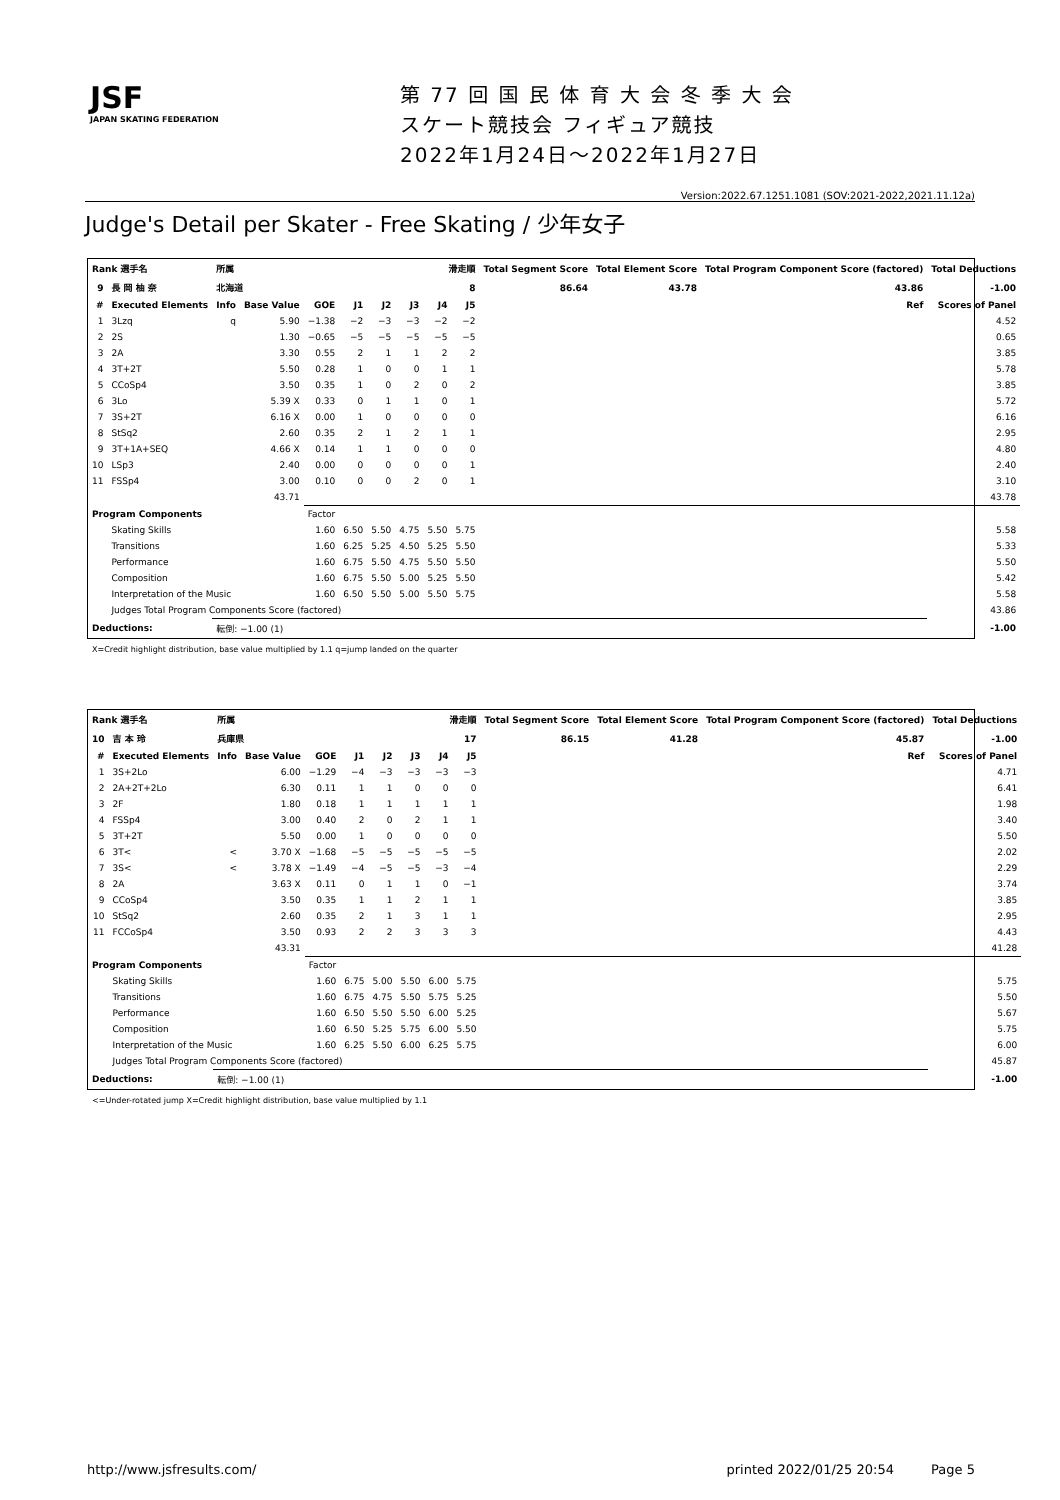JSF
JAPAN SKATING FEDERATION
第 77 回 国 民 体 育 大 会 冬 季 大 会
スケート競技会 フィギュア競技
2022年1月24日～2022年1月27日
Version:2022.67.1251.1081 (SOV:2021-2022,2021.11.12a)
Judge's Detail per Skater - Free Skating / 少年女子
| Rank 選手名 | | 所属 | | | 滑走順 | | | | | Total Segment Score | Total Element Score | Total Program Component Score (factored) | Total Deductions |
| --- | --- | --- | --- | --- | --- | --- | --- | --- | --- | --- | --- | --- | --- |
| 9 | 長 岡 柚 奈 | 北海道 | | | 8 | | | | | 86.64 | 43.78 | 43.86 | -1.00 |
| # | Executed Elements | Info | Base Value | GOE | J1 | J2 | J3 | J4 | J5 | | | Ref | Scores of Panel |
| 1 | 3Lzq | q | 5.90 | −1.38 | −2 | −3 | −3 | −2 | −2 | | | | 4.52 |
| 2 | 2S | | 1.30 | −0.65 | −5 | −5 | −5 | −5 | −5 | | | | 0.65 |
| 3 | 2A | | 3.30 | 0.55 | 2 | 1 | 1 | 2 | 2 | | | | 3.85 |
| 4 | 3T+2T | | 5.50 | 0.28 | 1 | 0 | 0 | 1 | 1 | | | | 5.78 |
| 5 | CCoSp4 | | 3.50 | 0.35 | 1 | 0 | 2 | 0 | 2 | | | | 3.85 |
| 6 | 3Lo | | 5.39 X | 0.33 | 0 | 1 | 1 | 0 | 1 | | | | 5.72 |
| 7 | 3S+2T | | 6.16 X | 0.00 | 1 | 0 | 0 | 0 | 0 | | | | 6.16 |
| 8 | StSq2 | | 2.60 | 0.35 | 2 | 1 | 2 | 1 | 1 | | | | 2.95 |
| 9 | 3T+1A+SEQ | | 4.66 X | 0.14 | 1 | 1 | 0 | 0 | 0 | | | | 4.80 |
| 10 | LSp3 | | 2.40 | 0.00 | 0 | 0 | 0 | 0 | 1 | | | | 2.40 |
| 11 | FSSp4 | | 3.00 | 0.10 | 0 | 0 | 2 | 0 | 1 | | | | 3.10 |
| | | | 43.71 | | | | | | | | | | 43.78 |
| Program Components | | | | Factor | | | | | | | | | |
| | Skating Skills | | | 1.60 | 6.50 | 5.50 | 4.75 | 5.50 | 5.75 | | | | 5.58 |
| | Transitions | | | 1.60 | 6.25 | 5.25 | 4.50 | 5.25 | 5.50 | | | | 5.33 |
| | Performance | | | 1.60 | 6.75 | 5.50 | 4.75 | 5.50 | 5.50 | | | | 5.50 |
| | Composition | | | 1.60 | 6.75 | 5.50 | 5.00 | 5.25 | 5.50 | | | | 5.42 |
| | Interpretation of the Music | | | 1.60 | 6.50 | 5.50 | 5.00 | 5.50 | 5.75 | | | | 5.58 |
| | Judges Total Program Components Score (factored) | | | | | | | | | | | | 43.86 |
| Deductions: | | 転倒: −1.00 (1) | | | | | | | | | | | -1.00 |
X=Credit highlight distribution, base value multiplied by 1.1 q=jump landed on the quarter
| Rank 選手名 | | 所属 | | | 滑走順 | | | | | Total Segment Score | Total Element Score | Total Program Component Score (factored) | Total Deductions |
| --- | --- | --- | --- | --- | --- | --- | --- | --- | --- | --- | --- | --- | --- |
| 10 | 吉 本 玲 | 兵庫県 | | | 17 | | | | | 86.15 | 41.28 | 45.87 | -1.00 |
| # | Executed Elements | Info | Base Value | GOE | J1 | J2 | J3 | J4 | J5 | | | Ref | Scores of Panel |
| 1 | 3S+2Lo | | 6.00 | −1.29 | −4 | −3 | −3 | −3 | −3 | | | | 4.71 |
| 2 | 2A+2T+2Lo | | 6.30 | 0.11 | 1 | 1 | 0 | 0 | 0 | | | | 6.41 |
| 3 | 2F | | 1.80 | 0.18 | 1 | 1 | 1 | 1 | 1 | | | | 1.98 |
| 4 | FSSp4 | | 3.00 | 0.40 | 2 | 0 | 2 | 1 | 1 | | | | 3.40 |
| 5 | 3T+2T | | 5.50 | 0.00 | 1 | 0 | 0 | 0 | 0 | | | | 5.50 |
| 6 | 3T< | < | 3.70 X | −1.68 | −5 | −5 | −5 | −5 | −5 | | | | 2.02 |
| 7 | 3S< | < | 3.78 X | −1.49 | −4 | −5 | −5 | −3 | −4 | | | | 2.29 |
| 8 | 2A | | 3.63 X | 0.11 | 0 | 1 | 1 | 0 | −1 | | | | 3.74 |
| 9 | CCoSp4 | | 3.50 | 0.35 | 1 | 1 | 2 | 1 | 1 | | | | 3.85 |
| 10 | StSq2 | | 2.60 | 0.35 | 2 | 1 | 3 | 1 | 1 | | | | 2.95 |
| 11 | FCCoSp4 | | 3.50 | 0.93 | 2 | 2 | 3 | 3 | 3 | | | | 4.43 |
| | | | 43.31 | | | | | | | | | | 41.28 |
| Program Components | | | | Factor | | | | | | | | | |
| | Skating Skills | | | 1.60 | 6.75 | 5.00 | 5.50 | 6.00 | 5.75 | | | | 5.75 |
| | Transitions | | | 1.60 | 6.75 | 4.75 | 5.50 | 5.75 | 5.25 | | | | 5.50 |
| | Performance | | | 1.60 | 6.50 | 5.50 | 5.50 | 6.00 | 5.25 | | | | 5.67 |
| | Composition | | | 1.60 | 6.50 | 5.25 | 5.75 | 6.00 | 5.50 | | | | 5.75 |
| | Interpretation of the Music | | | 1.60 | 6.25 | 5.50 | 6.00 | 6.25 | 5.75 | | | | 6.00 |
| | Judges Total Program Components Score (factored) | | | | | | | | | | | | 45.87 |
| Deductions: | | 転倒: −1.00 (1) | | | | | | | | | | | -1.00 |
<=Under-rotated jump X=Credit highlight distribution, base value multiplied by 1.1
http://www.jsfresults.com/ printed 2022/01/25 20:54 Page 5